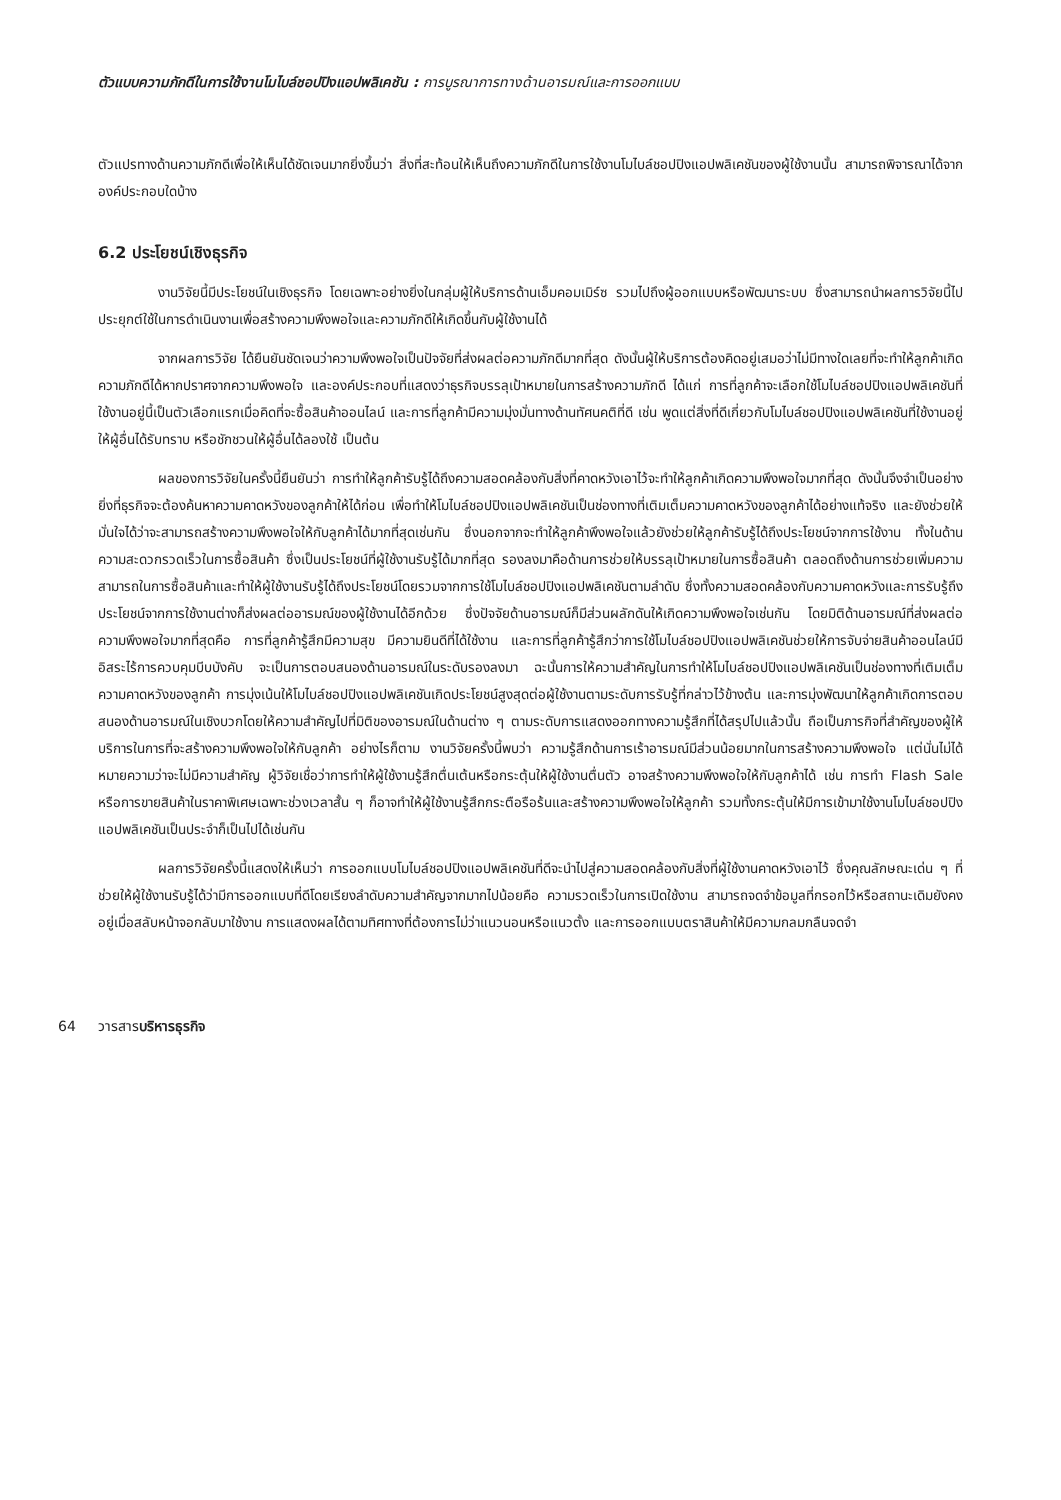ตัวแบบความภักดีในการใช้งานโมไบล์ชอปปิงแอปพลิเคชัน : การบูรณาการทางด้านอารมณ์และการออกแบบ
ตัวแปรทางด้านความภักดีเพื่อให้เห็นได้ชัดเจนมากยิ่งขึ้นว่า สิ่งที่สะท้อนให้เห็นถึงความภักดีในการใช้งานโมไบล์ชอปปิงแอปพลิเคชันของผู้ใช้งานนั้น สามารถพิจารณาได้จากองค์ประกอบใดบ้าง
6.2 ประโยชน์เชิงธุรกิจ
งานวิจัยนี้มีประโยชน์ในเชิงธุรกิจ โดยเฉพาะอย่างยิ่งในกลุ่มผู้ให้บริการด้านเอ็มคอมเมิร์ซ รวมไปถึงผู้ออกแบบหรือพัฒนาระบบ ซึ่งสามารถนำผลการวิจัยนี้ไปประยุกต์ใช้ในการดำเนินงานเพื่อสร้างความพึงพอใจและความภักดีให้เกิดขึ้นกับผู้ใช้งานได้
จากผลการวิจัย ได้ยืนยันชัดเจนว่าความพึงพอใจเป็นปัจจัยที่ส่งผลต่อความภักดีมากที่สุด ดังนั้นผู้ให้บริการต้องคิดอยู่เสมอว่าไม่มีทางใดเลยที่จะทำให้ลูกค้าเกิดความภักดีได้หากปราศจากความพึงพอใจ และองค์ประกอบที่แสดงว่าธุรกิจบรรลุเป้าหมายในการสร้างความภักดี ได้แก่ การที่ลูกค้าจะเลือกใช้โมไบล์ชอปปิงแอปพลิเคชันที่ใช้งานอยู่นี้เป็นตัวเลือกแรกเมื่อคิดที่จะซื้อสินค้าออนไลน์ และการที่ลูกค้ามีความมุ่งมั่นทางด้านทัศนคติที่ดี เช่น พูดแต่สิ่งที่ดีเกี่ยวกับโมไบล์ชอปปิงแอปพลิเคชันที่ใช้งานอยู่ให้ผู้อื่นได้รับทราบ หรือชักชวนให้ผู้อื่นได้ลองใช้ เป็นต้น
ผลของการวิจัยในครั้งนี้ยืนยันว่า การทำให้ลูกค้ารับรู้ได้ถึงความสอดคล้องกับสิ่งที่คาดหวังเอาไว้จะทำให้ลูกค้าเกิดความพึงพอใจมากที่สุด ดังนั้นจึงจำเป็นอย่างยิ่งที่ธุรกิจจะต้องค้นหาความคาดหวังของลูกค้าให้ได้ก่อน เพื่อทำให้โมไบล์ชอปปิงแอปพลิเคชันเป็นช่องทางที่เติมเต็มความคาดหวังของลูกค้าได้อย่างแท้จริง และยังช่วยให้มั่นใจได้ว่าจะสามารถสร้างความพึงพอใจให้กับลูกค้าได้มากที่สุดเช่นกัน ซึ่งนอกจากจะทำให้ลูกค้าพึงพอใจแล้วยังช่วยให้ลูกค้ารับรู้ได้ถึงประโยชน์จากการใช้งาน ทั้งในด้านความสะดวกรวดเร็วในการซื้อสินค้า ซึ่งเป็นประโยชน์ที่ผู้ใช้งานรับรู้ได้มากที่สุด รองลงมาคือด้านการช่วยให้บรรลุเป้าหมายในการซื้อสินค้า ตลอดถึงด้านการช่วยเพิ่มความสามารถในการซื้อสินค้าและทำให้ผู้ใช้งานรับรู้ได้ถึงประโยชน์โดยรวมจากการใช้โมไบล์ชอปปิงแอปพลิเคชันตามลำดับ ซึ่งทั้งความสอดคล้องกับความคาดหวังและการรับรู้ถึงประโยชน์จากการใช้งานต่างก็ส่งผลต่ออารมณ์ของผู้ใช้งานได้อีกด้วย ซึ่งปัจจัยด้านอารมณ์ก็มีส่วนผลักดันให้เกิดความพึงพอใจเช่นกัน โดยมิติด้านอารมณ์ที่ส่งผลต่อความพึงพอใจมากที่สุดคือ การที่ลูกค้ารู้สึกมีความสุข มีความยินดีที่ได้ใช้งาน และการที่ลูกค้ารู้สึกว่าการใช้โมไบล์ชอปปิงแอปพลิเคชันช่วยให้การจับจ่ายสินค้าออนไลน์มีอิสระไร้การควบคุมบีบบังคับ จะเป็นการตอบสนองด้านอารมณ์ในระดับรองลงมา ฉะนั้นการให้ความสำคัญในการทำให้โมไบล์ชอปปิงแอปพลิเคชันเป็นช่องทางที่เติมเต็มความคาดหวังของลูกค้า การมุ่งเน้นให้โมไบล์ชอปปิงแอปพลิเคชันเกิดประโยชน์สูงสุดต่อผู้ใช้งานตามระดับการรับรู้ที่กล่าวไว้ข้างต้น และการมุ่งพัฒนาให้ลูกค้าเกิดการตอบสนองด้านอารมณ์ในเชิงบวกโดยให้ความสำคัญไปที่มิติของอารมณ์ในด้านต่าง ๆ ตามระดับการแสดงออกทางความรู้สึกที่ได้สรุปไปแล้วนั้น ถือเป็นภารกิจที่สำคัญของผู้ให้บริการในการที่จะสร้างความพึงพอใจให้กับลูกค้า อย่างไรก็ตาม งานวิจัยครั้งนี้พบว่า ความรู้สึกด้านการเร้าอารมณ์มีส่วนน้อยมากในการสร้างความพึงพอใจ แต่นั่นไม่ได้หมายความว่าจะไม่มีความสำคัญ ผู้วิจัยเชื่อว่าการทำให้ผู้ใช้งานรู้สึกตื่นเต้นหรือกระตุ้นให้ผู้ใช้งานตื่นตัว อาจสร้างความพึงพอใจให้กับลูกค้าได้ เช่น การทำ Flash Sale หรือการขายสินค้าในราคาพิเศษเฉพาะช่วงเวลาสั้น ๆ ก็อาจทำให้ผู้ใช้งานรู้สึกกระตือรือร้นและสร้างความพึงพอใจให้ลูกค้า รวมทั้งกระตุ้นให้มีการเข้ามาใช้งานโมไบล์ชอปปิงแอปพลิเคชันเป็นประจำก็เป็นไปได้เช่นกัน
ผลการวิจัยครั้งนี้แสดงให้เห็นว่า การออกแบบโมไบล์ชอปปิงแอปพลิเคชันที่ดีจะนำไปสู่ความสอดคล้องกับสิ่งที่ผู้ใช้งานคาดหวังเอาไว้ ซึ่งคุณลักษณะเด่น ๆ ที่ช่วยให้ผู้ใช้งานรับรู้ได้ว่ามีการออกแบบที่ดีโดยเรียงลำดับความสำคัญจากมากไปน้อยคือ ความรวดเร็วในการเปิดใช้งาน สามารถจดจำข้อมูลที่กรอกไว้หรือสถานะเดิมยังคงอยู่เมื่อสลับหน้าจอกลับมาใช้งาน การแสดงผลได้ตามทิศทางที่ต้องการไม่ว่าแนวนอนหรือแนวตั้ง และการออกแบบตราสินค้าให้มีความกลมกลืนจดจำ
64 วารสารบริหารธุรกิจ